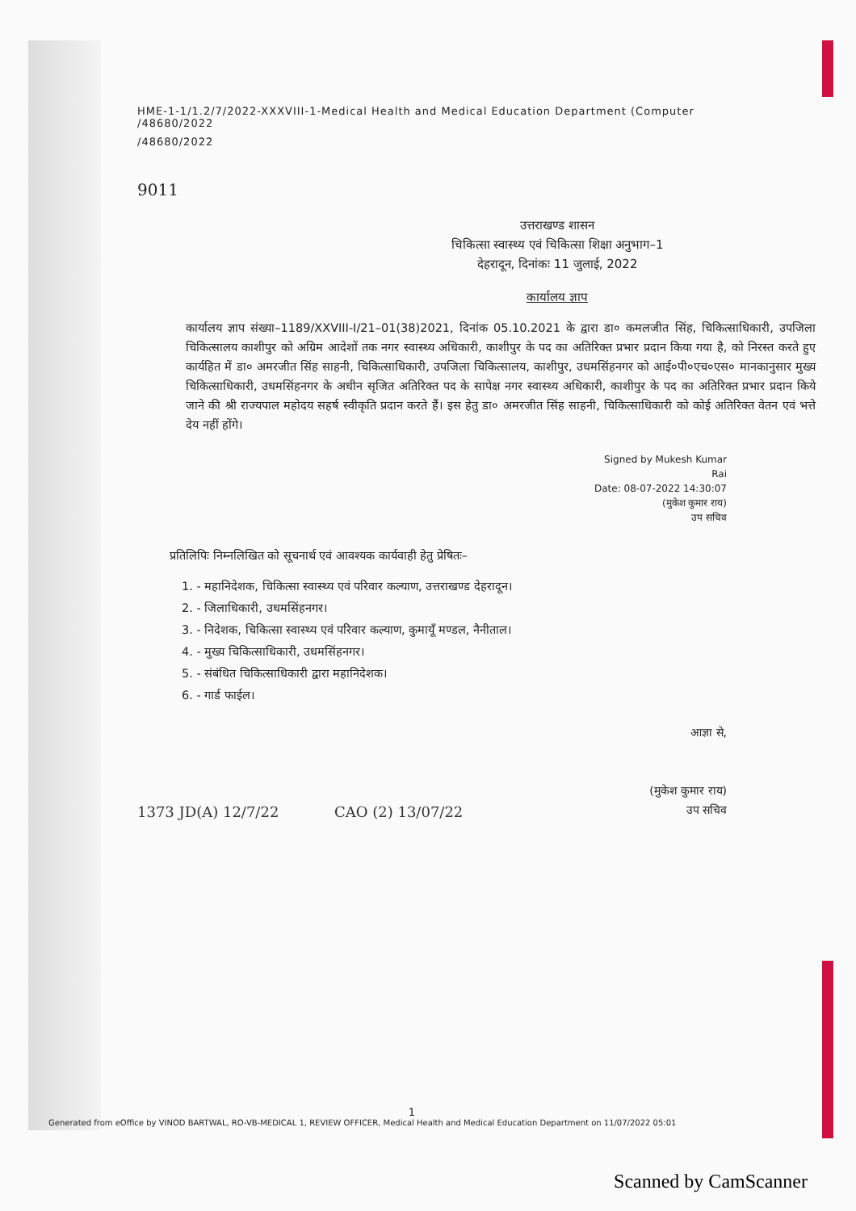HME-1-1/1.2/7/2022-XXXVIII-1-Medical Health and Medical Education Department (Computer
/48680/2022
/48680/2022
9011
उत्तराखण्ड शासन
चिकित्सा स्वास्थ्य एवं चिकित्सा शिक्षा अनुभाग–1
देहरादून, दिनांकः 11 जुलाई, 2022
कार्यालय ज्ञाप
कार्यालय ज्ञाप संख्या–1189/XXVIII-I/21–01(38)2021, दिनांक 05.10.2021 के द्वारा डा० कमलजीत सिंह, चिकित्साधिकारी, उपजिला चिकित्सालय काशीपुर को अग्रिम आदेशों तक नगर स्वास्थ्य अधिकारी, काशीपुर के पद का अतिरिक्त प्रभार प्रदान किया गया है, को निरस्त करते हुए कार्यहित में डा० अमरजीत सिंह साहनी, चिकित्साधिकारी, उपजिला चिकित्सालय, काशीपुर, उधमसिंहनगर को आई०पी०एच०एस० मानकानुसार मुख्य चिकित्साधिकारी, उधमसिंहनगर के अधीन सृजित अतिरिक्त पद के सापेक्ष नगर स्वास्थ्य अधिकारी, काशीपुर के पद का अतिरिक्त प्रभार प्रदान किये जाने की श्री राज्यपाल महोदय सहर्ष स्वीकृति प्रदान करते हैं। इस हेतु डा० अमरजीत सिंह साहनी, चिकित्साधिकारी को कोई अतिरिक्त वेतन एवं भत्ते देय नहीं होंगे।
Signed by Mukesh Kumar
Rai
Date: 08-07-2022 14:30:07
(मुकेश कुमार राय)
उप सचिव
प्रतिलिपिः निम्नलिखित को सूचनार्थ एवं आवश्यक कार्यवाही हेतु प्रेषितः–
1. - महानिदेशक, चिकित्सा स्वास्थ्य एवं परिवार कल्याण, उत्तराखण्ड देहरादून।
2. - जिलाधिकारी, उधमसिंहनगर।
3. - निदेशक, चिकित्सा स्वास्थ्य एवं परिवार कल्याण, कुमायूँ मण्डल, नैनीताल।
4. - मुख्य चिकित्साधिकारी, उधमसिंहनगर।
5. - संबंधित चिकित्साधिकारी द्वारा महानिदेशक।
6. - गार्ड फाईल।
आज्ञा से,
(मुकेश कुमार राय)
उप सचिव
1373 JD(A) 12/7/22 CAO (2) 13/07/22
1
Generated from eOffice by VINOD BARTWAL, RO-VB-MEDICAL 1, REVIEW OFFICER, Medical Health and Medical Education Department on 11/07/2022 05:01
Scanned by CamScanner